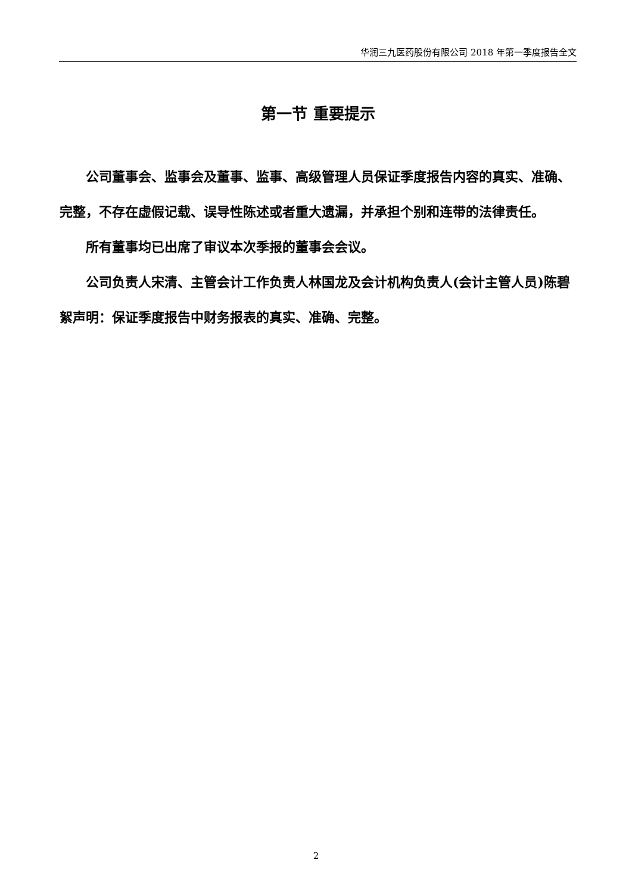华润三九医药股份有限公司 2018 年第一季度报告全文
第一节 重要提示
公司董事会、监事会及董事、监事、高级管理人员保证季度报告内容的真实、准确、完整，不存在虚假记载、误导性陈述或者重大遗漏，并承担个别和连带的法律责任。
所有董事均已出席了审议本次季报的董事会会议。
公司负责人宋清、主管会计工作负责人林国龙及会计机构负责人(会计主管人员)陈碧絮声明：保证季度报告中财务报表的真实、准确、完整。
2